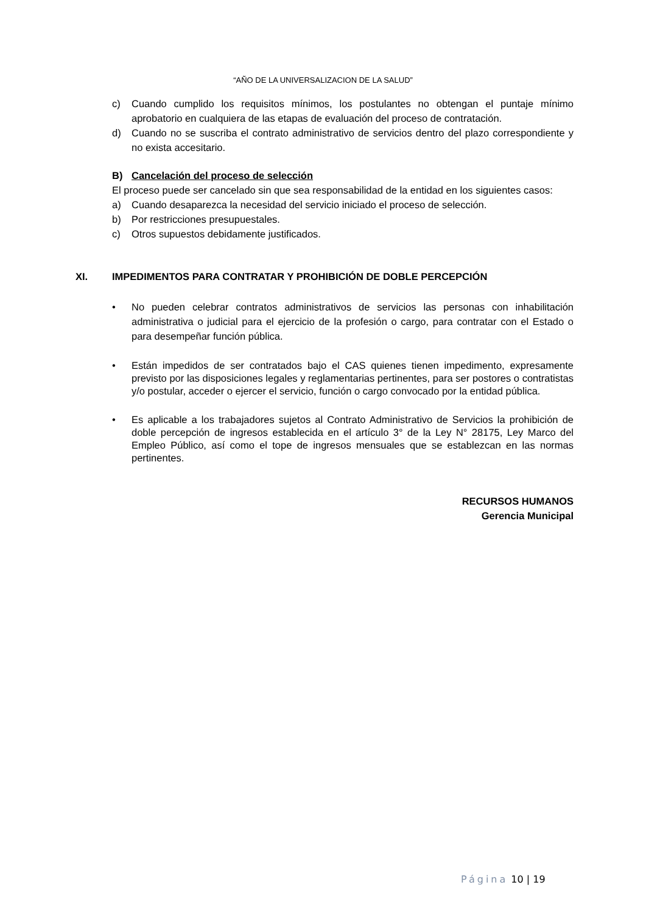“AÑO DE LA UNIVERSALIZACION DE LA SALUD”
c) Cuando cumplido los requisitos mínimos, los postulantes no obtengan el puntaje mínimo aprobatorio en cualquiera de las etapas de evaluación del proceso de contratación.
d) Cuando no se suscriba el contrato administrativo de servicios dentro del plazo correspondiente y no exista accesitario.
B) Cancelación del proceso de selección
El proceso puede ser cancelado sin que sea responsabilidad de la entidad en los siguientes casos:
a) Cuando desaparezca la necesidad del servicio iniciado el proceso de selección.
b) Por restricciones presupuestales.
c) Otros supuestos debidamente justificados.
XI. IMPEDIMENTOS PARA CONTRATAR Y PROHIBICIÓN DE DOBLE PERCEPCIÓN
• No pueden celebrar contratos administrativos de servicios las personas con inhabilitación administrativa o judicial para el ejercicio de la profesión o cargo, para contratar con el Estado o para desempeñar función pública.
• Están impedidos de ser contratados bajo el CAS quienes tienen impedimento, expresamente previsto por las disposiciones legales y reglamentarias pertinentes, para ser postores o contratistas y/o postular, acceder o ejercer el servicio, función o cargo convocado por la entidad pública.
• Es aplicable a los trabajadores sujetos al Contrato Administrativo de Servicios la prohibición de doble percepción de ingresos establecida en el artículo 3° de la Ley N° 28175, Ley Marco del Empleo Público, así como el tope de ingresos mensuales que se establezcan en las normas pertinentes.
RECURSOS HUMANOS
Gerencia Municipal
Página 10 | 19